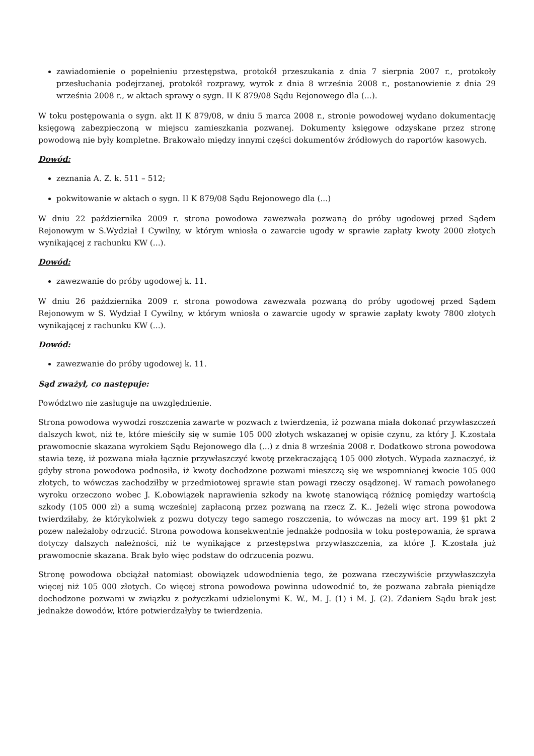zawiadomienie o popełnieniu przestępstwa, protokół przeszukania z dnia 7 sierpnia 2007 r., protokoły przesłuchania podejrzanej, protokół rozprawy, wyrok z dnia 8 września 2008 r., postanowienie z dnia 29 września 2008 r., w aktach sprawy o sygn. II K 879/08 Sądu Rejonowego dla (...).
W toku postępowania o sygn. akt II K 879/08, w dniu 5 marca 2008 r., stronie powodowej wydano dokumentację księgową zabezpieczoną w miejscu zamieszkania pozwanej. Dokumenty księgowe odzyskane przez stronę powodową nie były kompletne. Brakowało między innymi części dokumentów źródłowych do raportów kasowych.
Dowód:
zeznania A. Z. k. 511 – 512;
pokwitowanie w aktach o sygn. II K 879/08 Sądu Rejonowego dla (...)
W dniu 22 października 2009 r. strona powodowa zawezwała pozwaną do próby ugodowej przed Sądem Rejonowym w S.Wydział I Cywilny, w którym wniosła o zawarcie ugody w sprawie zapłaty kwoty 2000 złotych wynikającej z rachunku KW (...).
Dowód:
zawezwanie do próby ugodowej k. 11.
W dniu 26 października 2009 r. strona powodowa zawezwała pozwaną do próby ugodowej przed Sądem Rejonowym w S. Wydział I Cywilny, w którym wniosła o zawarcie ugody w sprawie zapłaty kwoty 7800 złotych wynikającej z rachunku KW (...).
Dowód:
zawezwanie do próby ugodowej k. 11.
Sąd zważył, co następuje:
Powództwo nie zasługuje na uwzględnienie.
Strona powodowa wywodzi roszczenia zawarte w pozwach z twierdzenia, iż pozwana miała dokonać przywłaszczeń dalszych kwot, niż te, które mieściły się w sumie 105 000 złotych wskazanej w opisie czynu, za który J. K.została prawomocnie skazana wyrokiem Sądu Rejonowego dla (...) z dnia 8 września 2008 r. Dodatkowo strona powodowa stawia tezę, iż pozwana miała łącznie przywłaszczyć kwotę przekraczającą 105 000 złotych. Wypada zaznaczyć, iż gdyby strona powodowa podnosiła, iż kwoty dochodzone pozwami mieszczą się we wspomnianej kwocie 105 000 złotych, to wówczas zachodziłby w przedmiotowej sprawie stan powagi rzeczy osądzonej. W ramach powołanego wyroku orzeczono wobec J. K.obowiązek naprawienia szkody na kwotę stanowiącą różnicę pomiędzy wartością szkody (105 000 zł) a sumą wcześniej zapłaconą przez pozwaną na rzecz Z. K.. Jeżeli więc strona powodowa twierdziłaby, że którykolwiek z pozwu dotyczy tego samego roszczenia, to wówczas na mocy art. 199 §1 pkt 2 pozew należałoby odrzucić. Strona powodowa konsekwentnie jednakże podnosiła w toku postępowania, że sprawa dotyczy dalszych należności, niż te wynikające z przestępstwa przywłaszczenia, za które J. K.została już prawomocnie skazana. Brak było więc podstaw do odrzucenia pozwu.
Stronę powodowa obciążał natomiast obowiązek udowodnienia tego, że pozwana rzeczywiście przywłaszczyła więcej niż 105 000 złotych. Co więcej strona powodowa powinna udowodnić to, że pozwana zabrała pieniądze dochodzone pozwami w związku z pożyczkami udzielonymi K. W., M. J. (1) i M. J. (2). Zdaniem Sądu brak jest jednakże dowodów, które potwierdzałyby te twierdzenia.